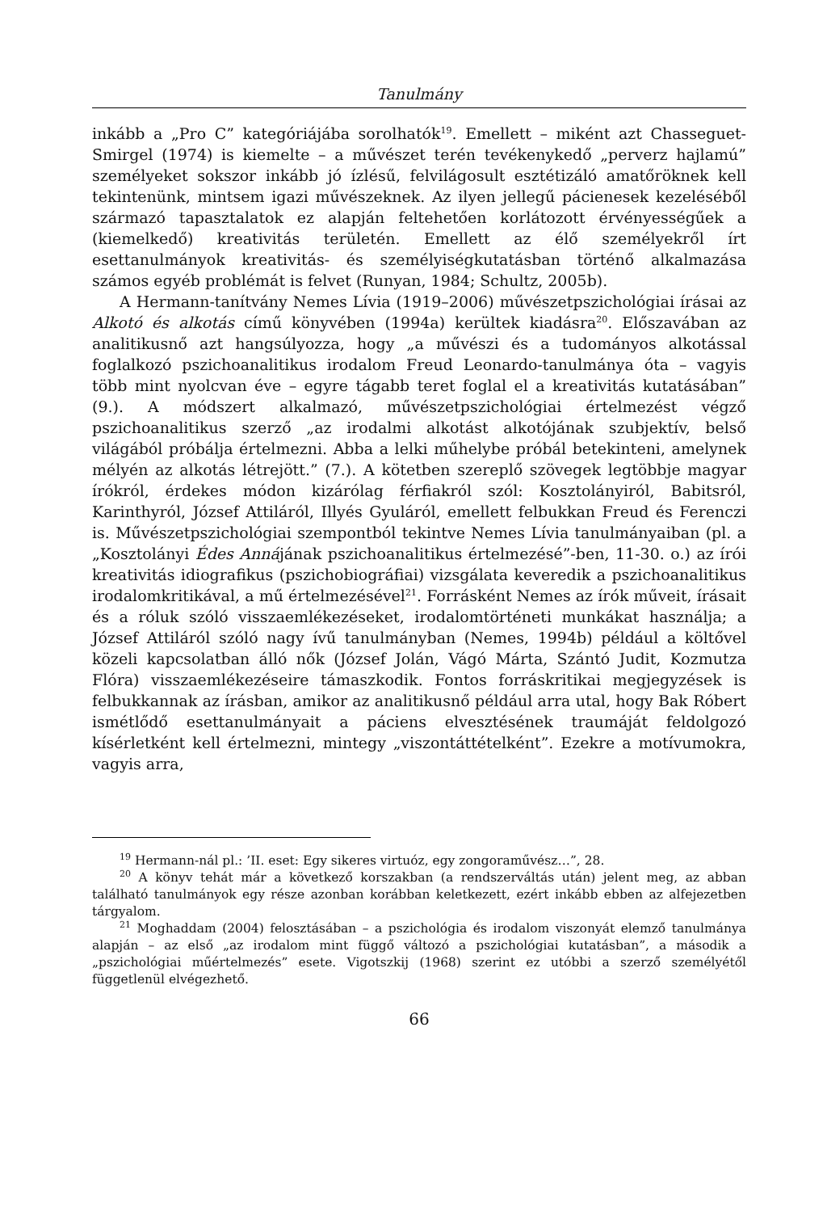Tanulmány
inkább a „Pro C” kategóriájába sorolhatók<sup>19</sup>. Emellett – miként azt Chasseguet-Smirgel (1974) is kiemelte – a művészet terén tevékenykedő „perverz hajlamú” személyeket sokszor inkább jó ízlésű, felvilágosult esztétizáló amatőröknek kell tekintenünk, mintsem igazi művészeknek. Az ilyen jellegű pácienesek kezeléséből származó tapasztalatok ez alapján feltehetően korlátozott érvényességűek a (kiemelkedő) kreativitás területén. Emellett az élő személyekről írt esettanulmányok kreativitás- és személyiségkutatásban történő alkalmazása számos egyéb problémát is felvet (Runyan, 1984; Schultz, 2005b).
A Hermann-tanítvány Nemes Lívia (1919–2006) művészetpszichológiai írásai az Alkotó és alkotás című könyvében (1994a) kerültek kiadásra<sup>20</sup>. Előszavában az analitikusnő azt hangsúlyozza, hogy „a művészi és a tudományos alkotással foglalkozó pszichoanalitikus irodalom Freud Leonardo-tanulmánya óta – vagyis több mint nyolcvan éve – egyre tágabb teret foglal el a kreativitás kutatásában” (9.). A módszert alkalmazó, művészetpszichológiai értelmezést végző pszichoanalitikus szerző „az irodalmi alkotást alkotójának szubjektív, belső világából próbálja értelmezni. Abba a lelki műhelybe próbál betekinteni, amelynek mélyén az alkotás létrejött.” (7.). A kötetben szereplő szövegek legtöbbje magyar írókról, érdekes módon kizárólag férfiakról szól: Kosztolányiról, Babitsról, Karinthyról, József Attiláról, Illyés Gyuláról, emellett felbukkan Freud és Ferenczi is. Művészetpszichológiai szempontból tekintve Nemes Lívia tanulmányaiban (pl. a „Kosztolányi Édes Annájának pszichoanalitikus értelmezésé”-ben, 11-30. o.) az írói kreativitás idiografikus (pszichobiográfiai) vizsgálata keveredik a pszichoanalitikus irodalomkritikával, a mű értelmezésével<sup>21</sup>. Forrásként Nemes az írók műveit, írásait és a róluk szóló visszaemlékezéseket, irodalomtörténeti munkákat használja; a József Attiláról szóló nagy ívű tanulmányban (Nemes, 1994b) például a költővel közeli kapcsolatban álló nők (József Jolán, Vágó Márta, Szántó Judit, Kozmutza Flóra) visszaemlékezéseire támaszkodik. Fontos forráskritikai megjegyzések is felbukkannak az írásban, amikor az analitikusnő például arra utal, hogy Bak Róbert ismétlődő esettanulmányait a páciens elvesztésének traumáját feldolgozó kísérletként kell értelmezni, mintegy „viszontáttételként”. Ezekre a motívumokra, vagyis arra,
<sup>19</sup> Hermann-nál pl.: ’II. eset: Egy sikeres virtuóz, egy zongoraművész…”, 28.
<sup>20</sup> A könyv tehát már a következő korszakban (a rendszerváltás után) jelent meg, az abban található tanulmányok egy része azonban korábban keletkezett, ezért inkább ebben az alfejezetben tárgyalom.
<sup>21</sup> Moghaddam (2004) felosztásában – a pszichológia és irodalom viszonyát elemző tanulmánya alapján – az első „az irodalom mint függő változó a pszichológiai kutatásban”, a második a „pszichológiai műértelmezés” esete. Vigotszkij (1968) szerint ez utóbbi a szerző személyétől függetlenül elvégezhető.
66